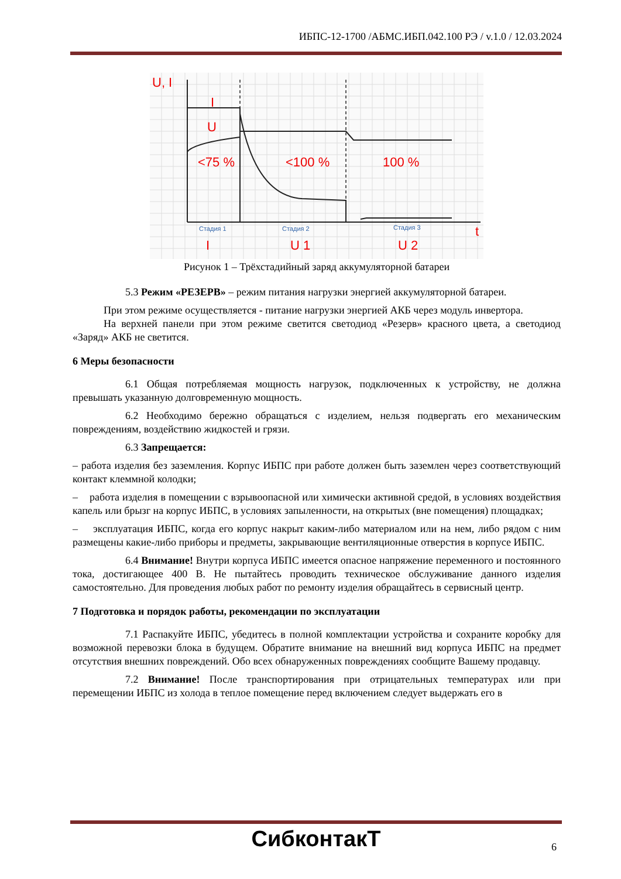ИБПС-12-1700 /АБМС.ИБП.042.100 РЭ / v.1.0 / 12.03.2024
U, I
I
U
<75 %
<100 %
100 %
I
U 1
U 2
t
Стадия 1
Стадия 2
Стадия 3
Рисунок 1 – Трёхстадийный заряд аккумуляторной батареи
5.3 Режим «РЕЗЕРВ» – режим питания нагрузки энергией аккумуляторной батареи.
При этом режиме осуществляется - питание нагрузки энергией АКБ через модуль инвертора.
На верхней панели при этом режиме светится светодиод «Резерв» красного цвета, а светодиод «Заряд» АКБ не светится.
6 Меры безопасности
6.1 Общая потребляемая мощность нагрузок, подключенных к устройству, не должна превышать указанную долговременную мощность.
6.2 Необходимо бережно обращаться с изделием, нельзя подвергать его механическим повреждениям, воздействию жидкостей и грязи.
6.3 Запрещается:
– работа изделия без заземления. Корпус ИБПС при работе должен быть заземлен через соответствующий контакт клеммной колодки;
– работа изделия в помещении с взрывоопасной или химически активной средой, в условиях воздействия капель или брызг на корпус ИБПС, в условиях запыленности, на открытых (вне помещения) площадках;
– эксплуатация ИБПС, когда его корпус накрыт каким-либо материалом или на нем, либо рядом с ним размещены какие-либо приборы и предметы, закрывающие вентиляционные отверстия в корпусе ИБПС.
6.4 Внимание! Внутри корпуса ИБПС имеется опасное напряжение переменного и постоянного тока, достигающее 400 В. Не пытайтесь проводить техническое обслуживание данного изделия самостоятельно. Для проведения любых работ по ремонту изделия обращайтесь в сервисный центр.
7 Подготовка и порядок работы, рекомендации по эксплуатации
7.1 Распакуйте ИБПС, убедитесь в полной комплектации устройства и сохраните коробку для возможной перевозки блока в будущем. Обратите внимание на внешний вид корпуса ИБПС на предмет отсутствия внешних повреждений. Обо всех обнаруженных повреждениях сообщите Вашему продавцу.
7.2 Внимание! После транспортирования при отрицательных температурах или при перемещении ИБПС из холода в теплое помещение перед включением следует выдержать его в
СибконтакТ 6